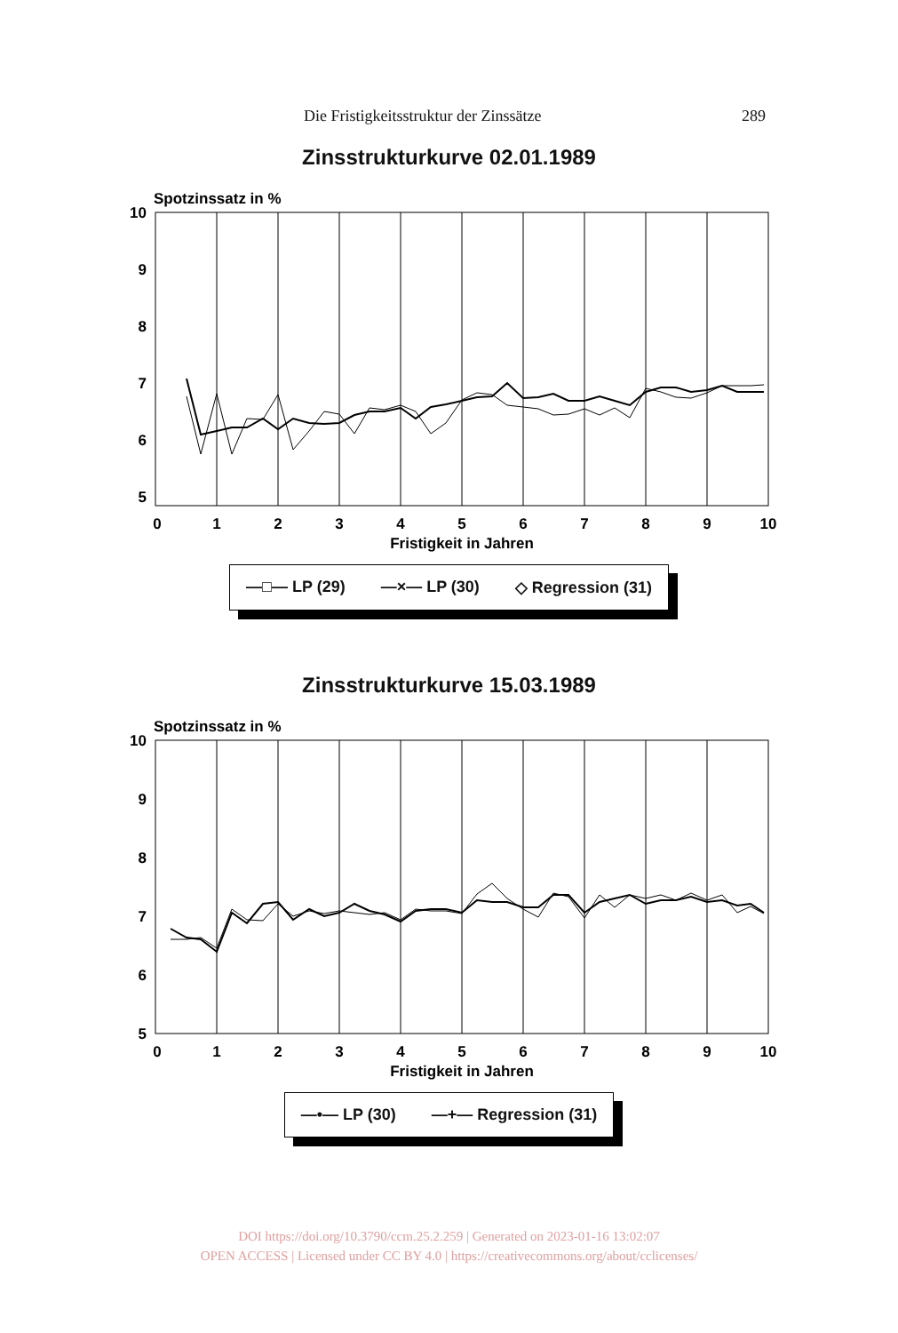Die Fristigkeitsstruktur der Zinssätze 289
Zinsstrukturkurve 02.01.1989
Spotzinssatz in %
10
9
8
7
6
5
4
0
1
2
3
4
5
6
7
8
9
10
Fristigkeit in Jahren
—□— LP (29) —×— LP (30) ◇ Regression (31)
Zinsstrukturkurve 15.03.1989
Spotzinssatz in %
10
9
8
7
6
5
0
1
2
3
4
5
6
7
8
9
10
Fristigkeit in Jahren
—•— LP (30) —+— Regression (31)
DOI https://doi.org/10.3790/ccm.25.2.259 | Generated on 2023-01-16 13:02:07
OPEN ACCESS | Licensed under CC BY 4.0 | https://creativecommons.org/about/cclicenses/